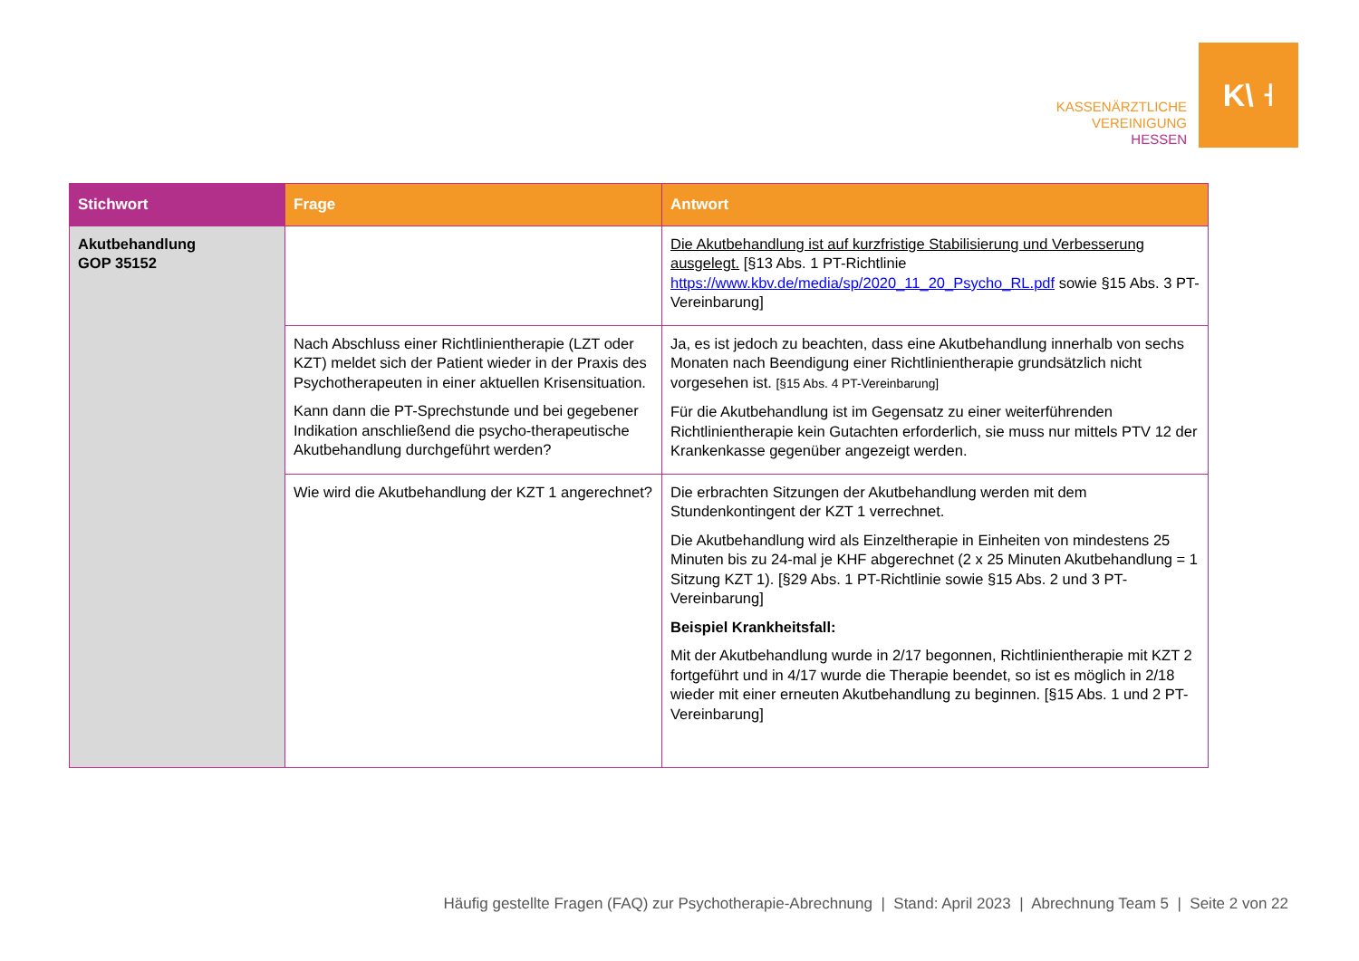KASSENÄRZTLICHE
VEREINIGUNG
HESSEN
K\ ˧
| Stichwort | Frage | Antwort |
| --- | --- | --- |
| Akutbehandlung GOP 35152 | | Die Akutbehandlung ist auf kurzfristige Stabilisierung und Verbesserung ausgelegt. [§13 Abs. 1 PT-Richtlinie https://www.kbv.de/media/sp/2020_11_20_Psycho_RL.pdf sowie §15 Abs. 3 PT-Vereinbarung] |
| | Nach Abschluss einer Richtlinientherapie (LZT oder KZT) meldet sich der Patient wieder in der Praxis des Psychotherapeuten in einer aktuellen Krisensituation. Kann dann die PT-Sprechstunde und bei gegebener Indikation anschließend die psycho-therapeutische Akutbehandlung durchgeführt werden? | Ja, es ist jedoch zu beachten, dass eine Akutbehandlung innerhalb von sechs Monaten nach Beendigung einer Richtlinientherapie grundsätzlich nicht vorgesehen ist. [§15 Abs. 4 PT-Vereinbarung] Für die Akutbehandlung ist im Gegensatz zu einer weiterführenden Richtlinientherapie kein Gutachten erforderlich, sie muss nur mittels PTV 12 der Krankenkasse gegenüber angezeigt werden. |
| | Wie wird die Akutbehandlung der KZT 1 angerechnet? | Die erbrachten Sitzungen der Akutbehandlung werden mit dem Stundenkontingent der KZT 1 verrechnet. Die Akutbehandlung wird als Einzeltherapie in Einheiten von mindestens 25 Minuten bis zu 24-mal je KHF abgerechnet (2 x 25 Minuten Akutbehandlung = 1 Sitzung KZT 1). [§29 Abs. 1 PT-Richtlinie sowie §15 Abs. 2 und 3 PT-Vereinbarung] Beispiel Krankheitsfall: Mit der Akutbehandlung wurde in 2/17 begonnen, Richtlinientherapie mit KZT 2 fortgeführt und in 4/17 wurde die Therapie beendet, so ist es möglich in 2/18 wieder mit einer erneuten Akutbehandlung zu beginnen. [§15 Abs. 1 und 2 PT-Vereinbarung] |
Häufig gestellte Fragen (FAQ) zur Psychotherapie-Abrechnung | Stand: April 2023 | Abrechnung Team 5 | Seite 2 von 22